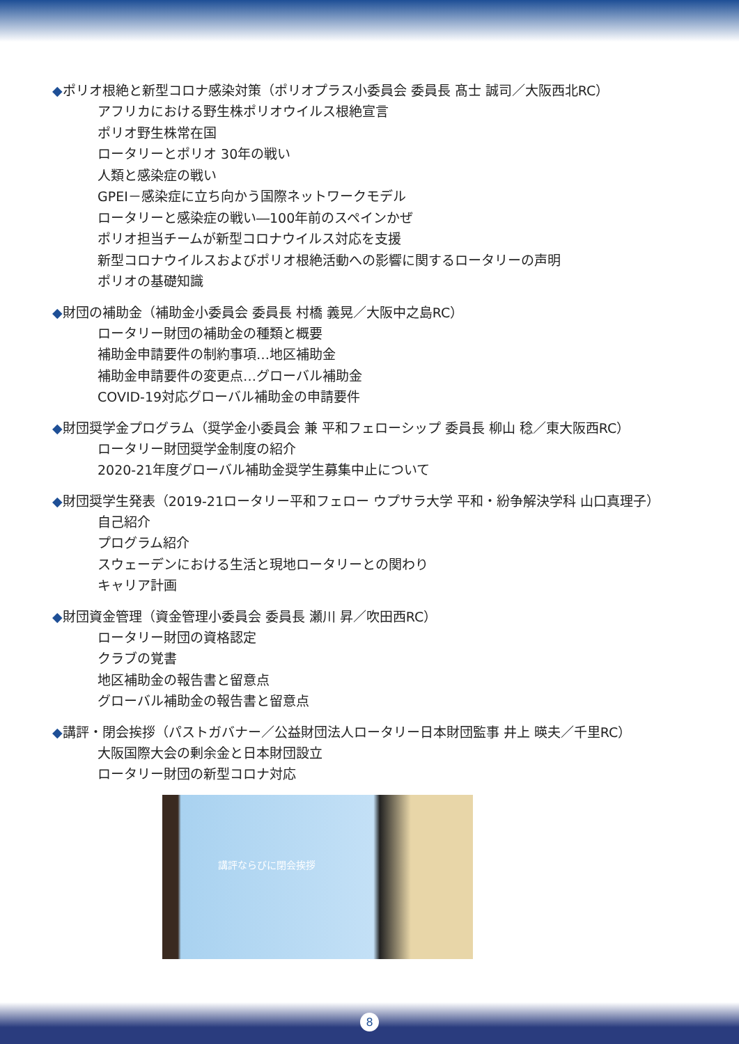◆ポリオ根絶と新型コロナ感染対策（ポリオプラス小委員会 委員長 髙士 誠司／大阪西北RC）
アフリカにおける野生株ポリオウイルス根絶宣言
ポリオ野生株常在国
ロータリーとポリオ 30年の戦い
人類と感染症の戦い
GPEI－感染症に立ち向かう国際ネットワークモデル
ロータリーと感染症の戦い―100年前のスペインかぜ
ポリオ担当チームが新型コロナウイルス対応を支援
新型コロナウイルスおよびポリオ根絶活動への影響に関するロータリーの声明
ポリオの基礎知識
◆財団の補助金（補助金小委員会 委員長 村橋 義晃／大阪中之島RC）
ロータリー財団の補助金の種類と概要
補助金申請要件の制約事項…地区補助金
補助金申請要件の変更点…グローバル補助金
COVID-19対応グローバル補助金の申請要件
◆財団奨学金プログラム（奨学金小委員会 兼 平和フェローシップ 委員長 柳山 稔／東大阪西RC）
ロータリー財団奨学金制度の紹介
2020-21年度グローバル補助金奨学生募集中止について
◆財団奨学生発表（2019-21ロータリー平和フェロー ウプサラ大学 平和・紛争解決学科 山口真理子）
自己紹介
プログラム紹介
スウェーデンにおける生活と現地ロータリーとの関わり
キャリア計画
◆財団資金管理（資金管理小委員会 委員長 瀬川 昇／吹田西RC）
ロータリー財団の資格認定
クラブの覚書
地区補助金の報告書と留意点
グローバル補助金の報告書と留意点
◆講評・閉会挨拶（パストガバナー／公益財団法人ロータリー日本財団監事 井上 暎夫／千里RC）
大阪国際大会の剰余金と日本財団設立
ロータリー財団の新型コロナ対応
講評ならびに閉会挨拶
8